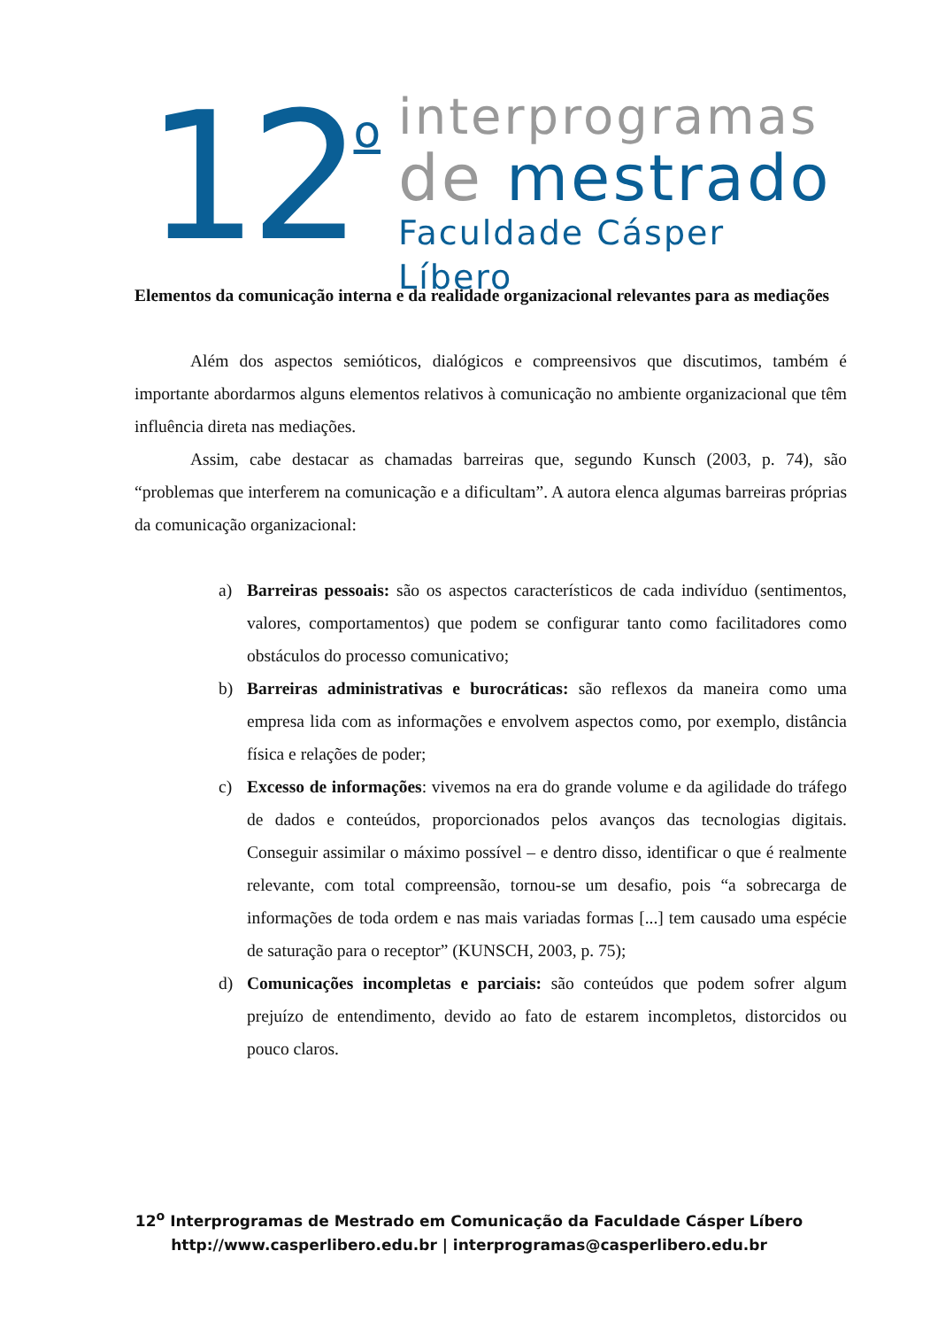12
o
interprogramas
de mestrado
Faculdade Cásper Líbero
Elementos da comunicação interna e da realidade organizacional relevantes para as mediações
Além dos aspectos semióticos, dialógicos e compreensivos que discutimos, também é importante abordarmos alguns elementos relativos à comunicação no ambiente organizacional que têm influência direta nas mediações.
Assim, cabe destacar as chamadas barreiras que, segundo Kunsch (2003, p. 74), são “problemas que interferem na comunicação e a dificultam”. A autora elenca algumas barreiras próprias da comunicação organizacional:
a) Barreiras pessoais: são os aspectos característicos de cada indivíduo (sentimentos, valores, comportamentos) que podem se configurar tanto como facilitadores como obstáculos do processo comunicativo;
b) Barreiras administrativas e burocráticas: são reflexos da maneira como uma empresa lida com as informações e envolvem aspectos como, por exemplo, distância física e relações de poder;
c) Excesso de informações: vivemos na era do grande volume e da agilidade do tráfego de dados e conteúdos, proporcionados pelos avanços das tecnologias digitais. Conseguir assimilar o máximo possível – e dentro disso, identificar o que é realmente relevante, com total compreensão, tornou-se um desafio, pois “a sobrecarga de informações de toda ordem e nas mais variadas formas [...] tem causado uma espécie de saturação para o receptor” (KUNSCH, 2003, p. 75);
d) Comunicações incompletas e parciais: são conteúdos que podem sofrer algum prejuízo de entendimento, devido ao fato de estarem incompletos, distorcidos ou pouco claros.
12<sup>o</sup> Interprogramas de Mestrado em Comunicação da Faculdade Cásper Líbero
http://www.casperlibero.edu.br | interprogramas@casperlibero.edu.br